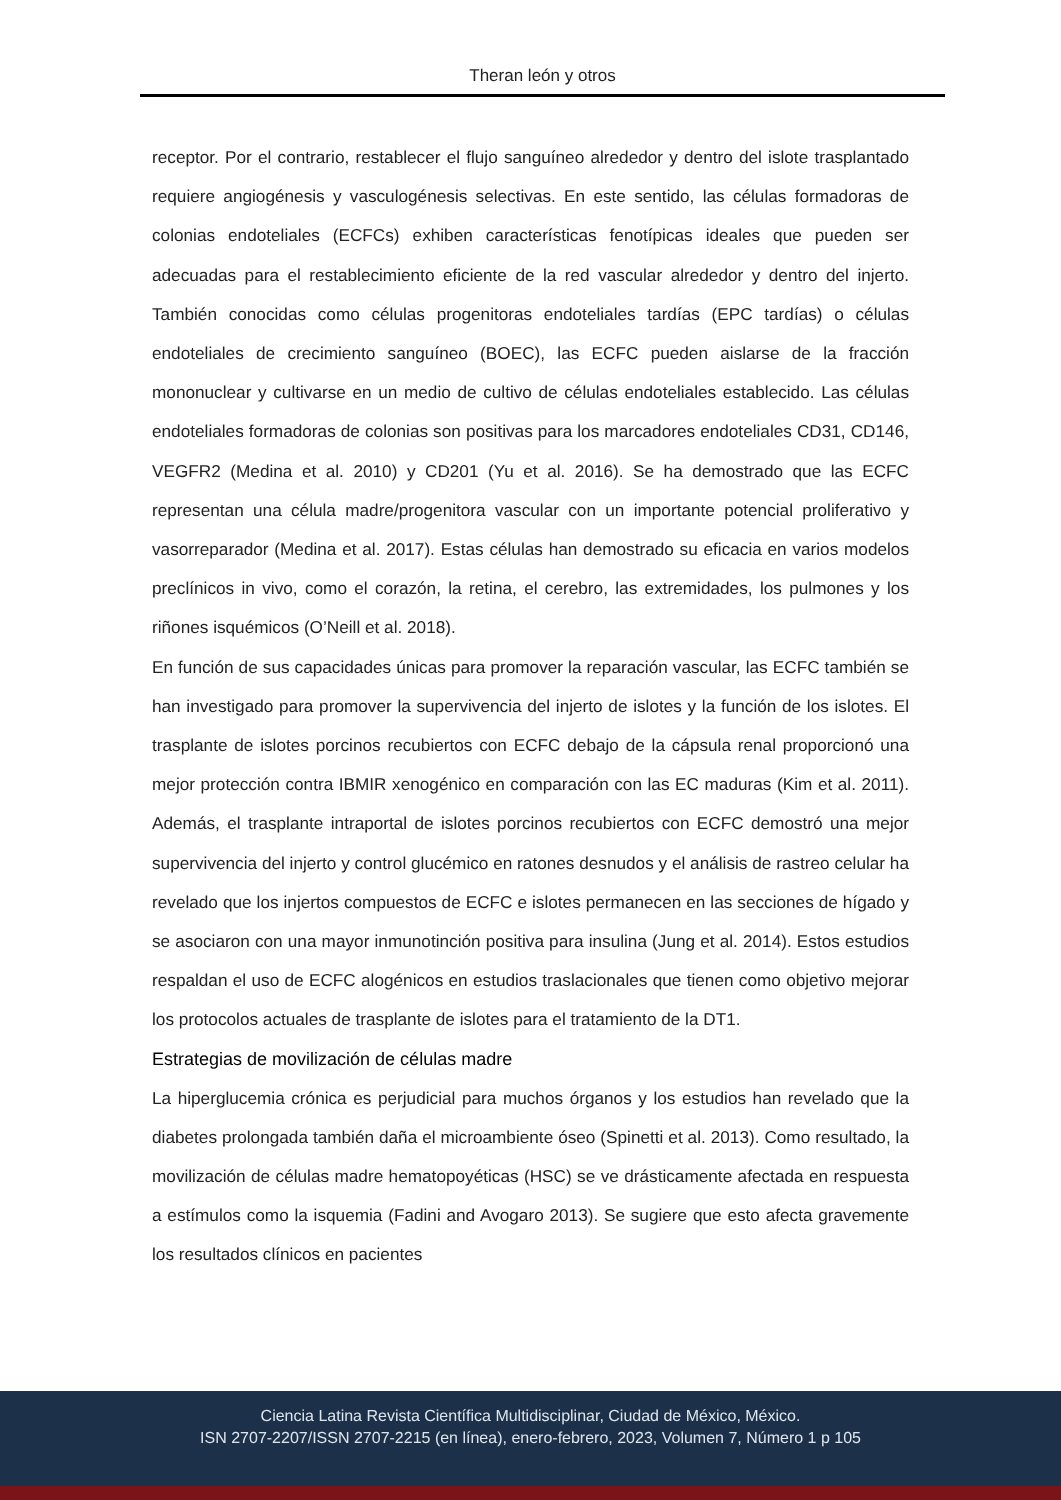Theran león y otros
receptor. Por el contrario, restablecer el flujo sanguíneo alrededor y dentro del islote trasplantado requiere angiogénesis y vasculogénesis selectivas. En este sentido, las células formadoras de colonias endoteliales (ECFCs) exhiben características fenotípicas ideales que pueden ser adecuadas para el restablecimiento eficiente de la red vascular alrededor y dentro del injerto. También conocidas como células progenitoras endoteliales tardías (EPC tardías) o células endoteliales de crecimiento sanguíneo (BOEC), las ECFC pueden aislarse de la fracción mononuclear y cultivarse en un medio de cultivo de células endoteliales establecido. Las células endoteliales formadoras de colonias son positivas para los marcadores endoteliales CD31, CD146, VEGFR2 (Medina et al. 2010) y CD201 (Yu et al. 2016). Se ha demostrado que las ECFC representan una célula madre/progenitora vascular con un importante potencial proliferativo y vasorreparador (Medina et al. 2017). Estas células han demostrado su eficacia en varios modelos preclínicos in vivo, como el corazón, la retina, el cerebro, las extremidades, los pulmones y los riñones isquémicos (O’Neill et al. 2018).
En función de sus capacidades únicas para promover la reparación vascular, las ECFC también se han investigado para promover la supervivencia del injerto de islotes y la función de los islotes. El trasplante de islotes porcinos recubiertos con ECFC debajo de la cápsula renal proporcionó una mejor protección contra IBMIR xenogénico en comparación con las EC maduras (Kim et al. 2011). Además, el trasplante intraportal de islotes porcinos recubiertos con ECFC demostró una mejor supervivencia del injerto y control glucémico en ratones desnudos y el análisis de rastreo celular ha revelado que los injertos compuestos de ECFC e islotes permanecen en las secciones de hígado y se asociaron con una mayor inmunotinción positiva para insulina (Jung et al. 2014). Estos estudios respaldan el uso de ECFC alogénicos en estudios traslacionales que tienen como objetivo mejorar los protocolos actuales de trasplante de islotes para el tratamiento de la DT1.
Estrategias de movilización de células madre
La hiperglucemia crónica es perjudicial para muchos órganos y los estudios han revelado que la diabetes prolongada también daña el microambiente óseo (Spinetti et al. 2013). Como resultado, la movilización de células madre hematopoyéticas (HSC) se ve drásticamente afectada en respuesta a estímulos como la isquemia (Fadini and Avogaro 2013). Se sugiere que esto afecta gravemente los resultados clínicos en pacientes
Ciencia Latina Revista Científica Multidisciplinar, Ciudad de México, México.
ISN 2707-2207/ISSN 2707-2215 (en línea), enero-febrero, 2023, Volumen 7, Número 1 p 105